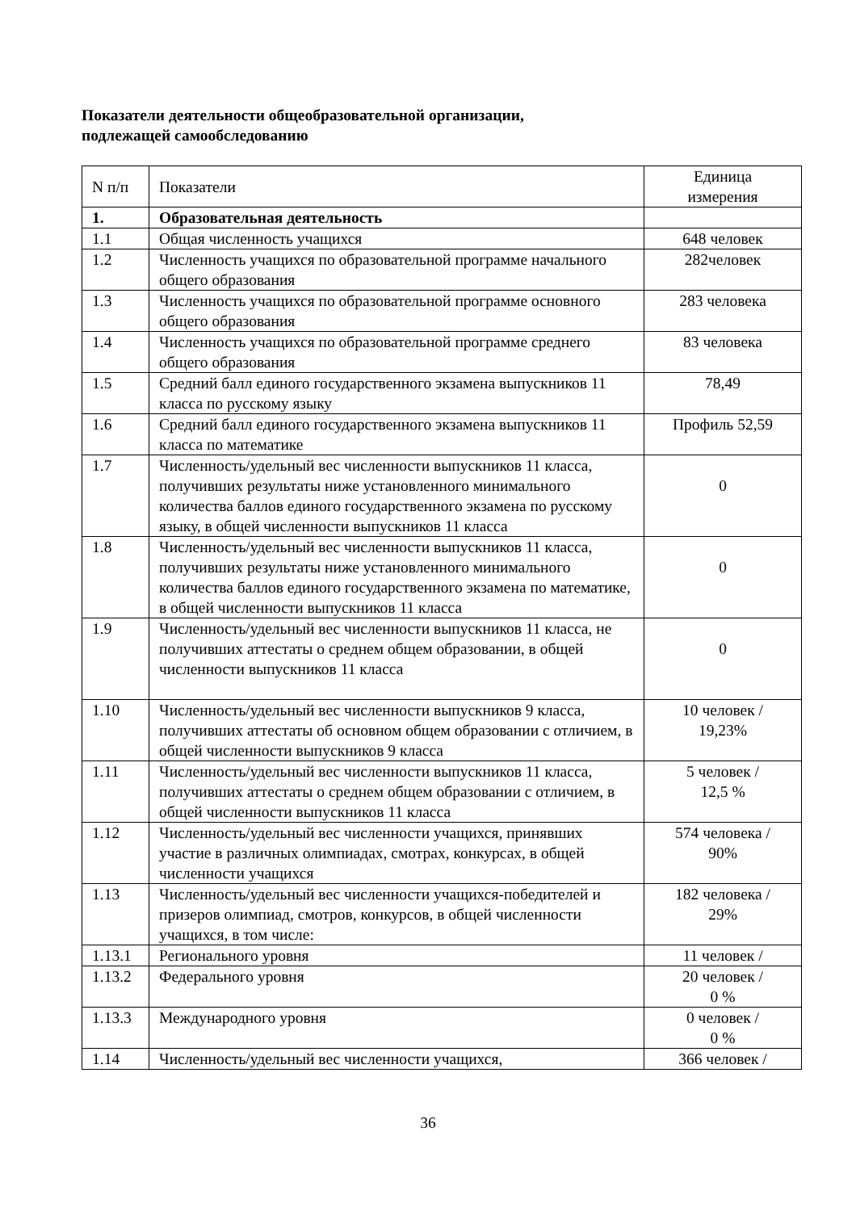Показатели деятельности общеобразовательной организации,
подлежащей самообследованию
| N п/п | Показатели | Единица измерения |
| 1. | Образовательная деятельность | |
| 1.1 | Общая численность учащихся | 648 человек |
| 1.2 | Численность учащихся по образовательной программе начального общего образования | 282человек |
| 1.3 | Численность учащихся по образовательной программе основного общего образования | 283 человека |
| 1.4 | Численность учащихся по образовательной программе среднего общего образования | 83 человека |
| 1.5 | Средний балл единого государственного экзамена выпускников 11 класса по русскому языку | 78,49 |
| 1.6 | Средний балл единого государственного экзамена выпускников 11 класса по математике | Профиль 52,59 |
| 1.7 | Численность/удельный вес численности выпускников 11 класса, получивших результаты ниже установленного минимального количества баллов единого государственного экзамена по русскому языку, в общей численности выпускников 11 класса | 0 |
| 1.8 | Численность/удельный вес численности выпускников 11 класса, получивших результаты ниже установленного минимального количества баллов единого государственного экзамена по математике, в общей численности выпускников 11 класса | 0 |
| 1.9 | Численность/удельный вес численности выпускников 11 класса, не получивших аттестаты о среднем общем образовании, в общей численности выпускников 11 класса | 0 |
| 1.10 | Численность/удельный вес численности выпускников 9 класса, получивших аттестаты об основном общем образовании с отличием, в общей численности выпускников 9 класса | 10 человек / 19,23% |
| 1.11 | Численность/удельный вес численности выпускников 11 класса, получивших аттестаты о среднем общем образовании с отличием, в общей численности выпускников 11 класса | 5 человек / 12,5 % |
| 1.12 | Численность/удельный вес численности учащихся, принявших участие в различных олимпиадах, смотрах, конкурсах, в общей численности учащихся | 574 человека / 90% |
| 1.13 | Численность/удельный вес численности учащихся-победителей и призеров олимпиад, смотров, конкурсов, в общей численности учащихся, в том числе: | 182 человека / 29% |
| 1.13.1 | Регионального уровня | 11 человек / |
| 1.13.2 | Федерального уровня | 20 человек / 0 % |
| 1.13.3 | Международного уровня | 0 человек / 0 % |
| 1.14 | Численность/удельный вес численности учащихся, | 366 человек / |
36